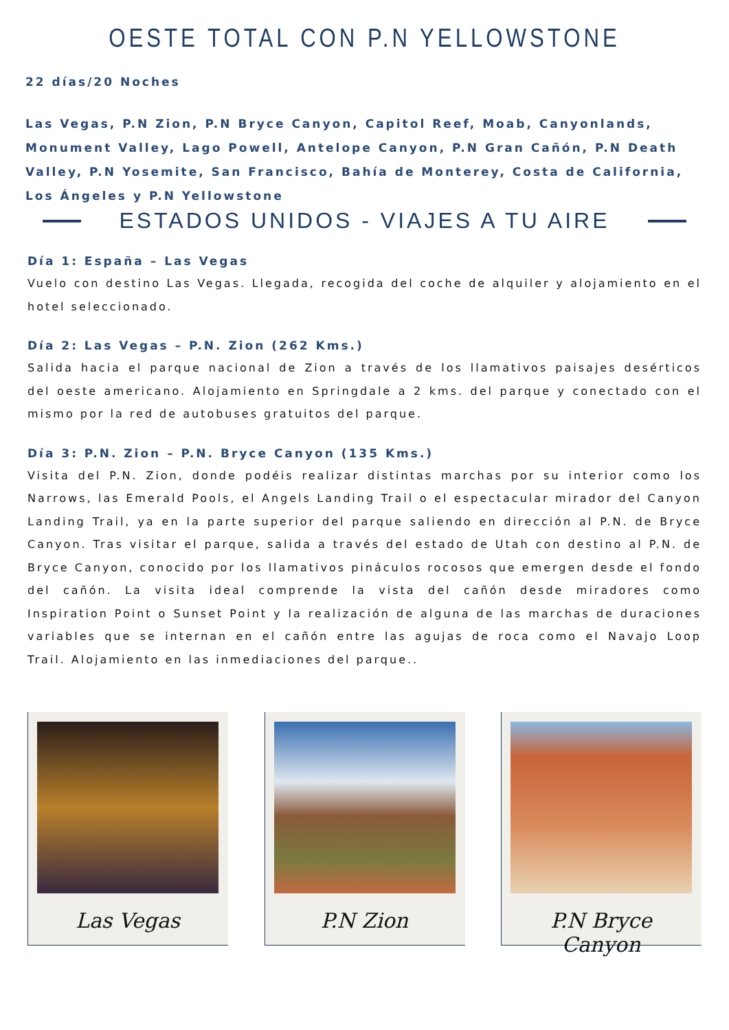OESTE TOTAL CON P.N YELLOWSTONE
22 días/20 Noches
Las Vegas, P.N Zion, P.N Bryce Canyon, Capitol Reef, Moab, Canyonlands, Monument Valley, Lago Powell, Antelope Canyon, P.N Gran Cañón, P.N Death Valley, P.N Yosemite, San Francisco, Bahía de Monterey, Costa de California, Los Ángeles y P.N Yellowstone
ESTADOS UNIDOS - VIAJES A TU AIRE
Día 1: España – Las Vegas
Vuelo con destino Las Vegas. Llegada, recogida del coche de alquiler y alojamiento en el hotel seleccionado.
Día 2: Las Vegas – P.N. Zion (262 Kms.)
Salida hacia el parque nacional de Zion a través de los llamativos paisajes desérticos del oeste americano. Alojamiento en Springdale a 2 kms. del parque y conectado con el mismo por la red de autobuses gratuitos del parque.
Día 3: P.N. Zion – P.N. Bryce Canyon (135 Kms.)
Visita del P.N. Zion, donde podéis realizar distintas marchas por su interior como los Narrows, las Emerald Pools, el Angels Landing Trail o el espectacular mirador del Canyon Landing Trail, ya en la parte superior del parque saliendo en dirección al P.N. de Bryce Canyon. Tras visitar el parque, salida a través del estado de Utah con destino al P.N. de Bryce Canyon, conocido por los llamativos pináculos rocosos que emergen desde el fondo del cañón. La visita ideal comprende la vista del cañón desde miradores como Inspiration Point o Sunset Point y la realización de alguna de las marchas de duraciones variables que se internan en el cañón entre las agujas de roca como el Navajo Loop Trail. Alojamiento en las inmediaciones del parque..
Las Vegas P.N Zion P.N Bryce Canyon